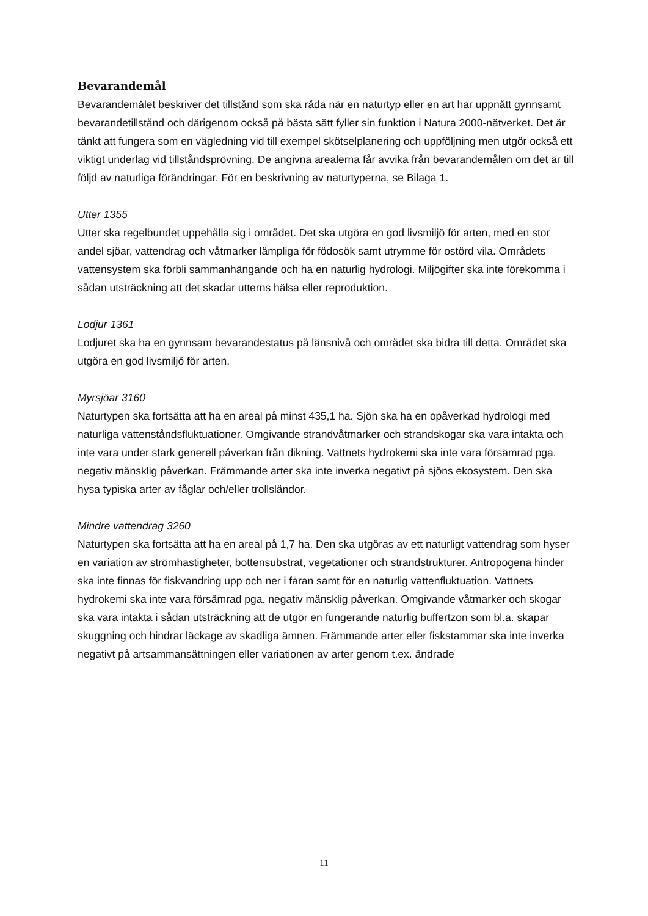Bevarandemål
Bevarandemålet beskriver det tillstånd som ska råda när en naturtyp eller en art har uppnått gynnsamt bevarandetillstånd och därigenom också på bästa sätt fyller sin funktion i Natura 2000-nätverket. Det är tänkt att fungera som en vägledning vid till exempel skötselplanering och uppföljning men utgör också ett viktigt underlag vid tillståndsprövning. De angivna arealerna får avvika från bevarandemålen om det är till följd av naturliga förändringar. För en beskrivning av naturtyperna, se Bilaga 1.
Utter 1355
Utter ska regelbundet uppehålla sig i området. Det ska utgöra en god livsmiljö för arten, med en stor andel sjöar, vattendrag och våtmarker lämpliga för födosök samt utrymme för ostörd vila. Områdets vattensystem ska förbli sammanhängande och ha en naturlig hydrologi. Miljögifter ska inte förekomma i sådan utsträckning att det skadar utterns hälsa eller reproduktion.
Lodjur 1361
Lodjuret ska ha en gynnsam bevarandestatus på länsnivå och området ska bidra till detta. Området ska utgöra en god livsmiljö för arten.
Myrsjöar 3160
Naturtypen ska fortsätta att ha en areal på minst 435,1 ha. Sjön ska ha en opåverkad hydrologi med naturliga vattenståndsfluktuationer. Omgivande strandvåtmarker och strandskogar ska vara intakta och inte vara under stark generell påverkan från dikning. Vattnets hydrokemi ska inte vara försämrad pga. negativ mänsklig påverkan. Främmande arter ska inte inverka negativt på sjöns ekosystem. Den ska hysa typiska arter av fåglar och/eller trollsländor.
Mindre vattendrag 3260
Naturtypen ska fortsätta att ha en areal på 1,7 ha. Den ska utgöras av ett naturligt vattendrag som hyser en variation av strömhastigheter, bottensubstrat, vegetationer och strandstrukturer. Antropogena hinder ska inte finnas för fiskvandring upp och ner i fåran samt för en naturlig vattenfluktuation. Vattnets hydrokemi ska inte vara försämrad pga. negativ mänsklig påverkan. Omgivande våtmarker och skogar ska vara intakta i sådan utsträckning att de utgör en fungerande naturlig buffertzon som bl.a. skapar skuggning och hindrar läckage av skadliga ämnen. Främmande arter eller fiskstammar ska inte inverka negativt på artsammansättningen eller variationen av arter genom t.ex. ändrade
11